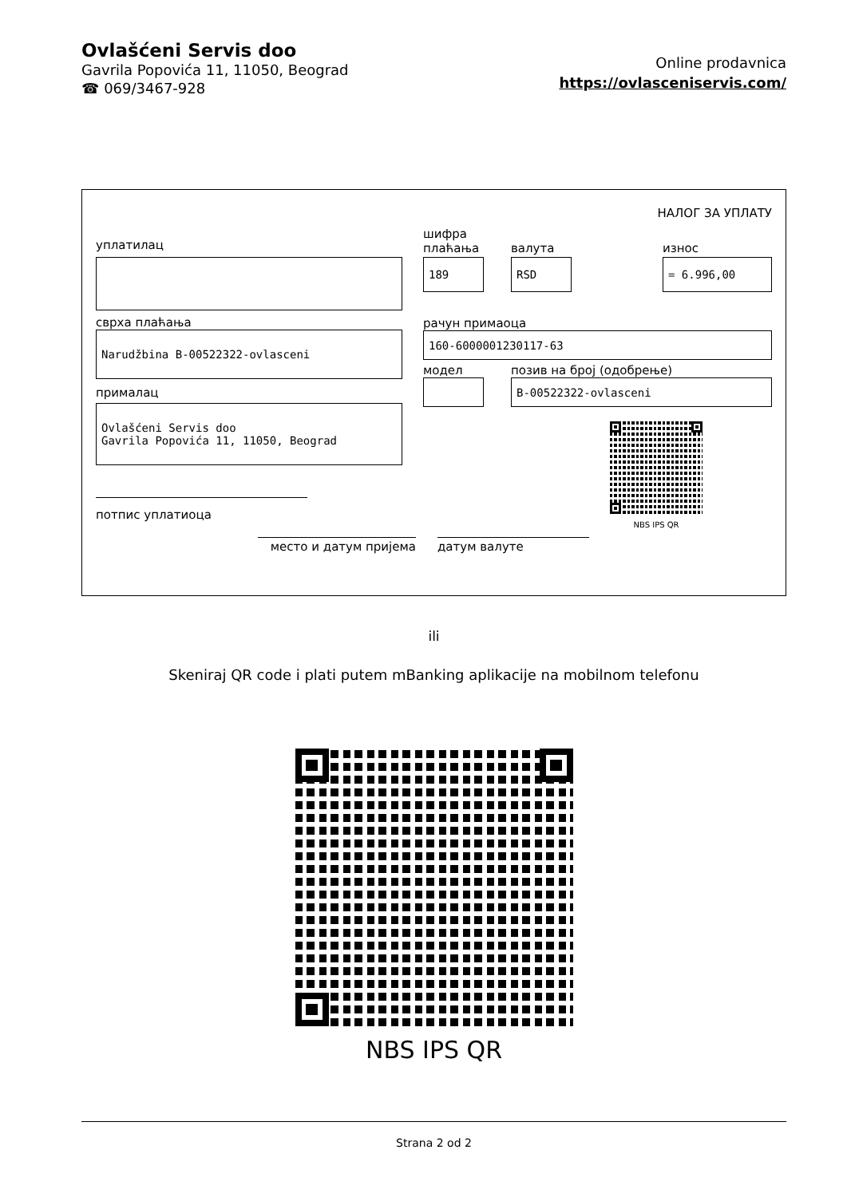Ovlašćeni Servis doo
Gavrila Popovića 11, 11050, Beograd
☎ 069/3467-928
Online prodavnica
https://ovlasceniservis.com/
НАЛОГ ЗА УПЛАТУ
уплатилац
сврха плаћања
Narudžbina B-00522322-ovlasceni
прималац
Ovlašćeni Servis doo
Gavrila Popovića 11, 11050, Beograd
потпис уплатиоца
шифра
плаћања
189
валута
RSD
износ
= 6.996,00
рачун примаоца
160-6000001230117-63
модел позив на број (одобрење)
B-00522322-ovlasceni
NBS IPS QR
место и датум пријема датум валуте
ili
Skeniraj QR code i plati putem mBanking aplikacije na mobilnom telefonu
NBS IPS QR
Strana 2 od 2